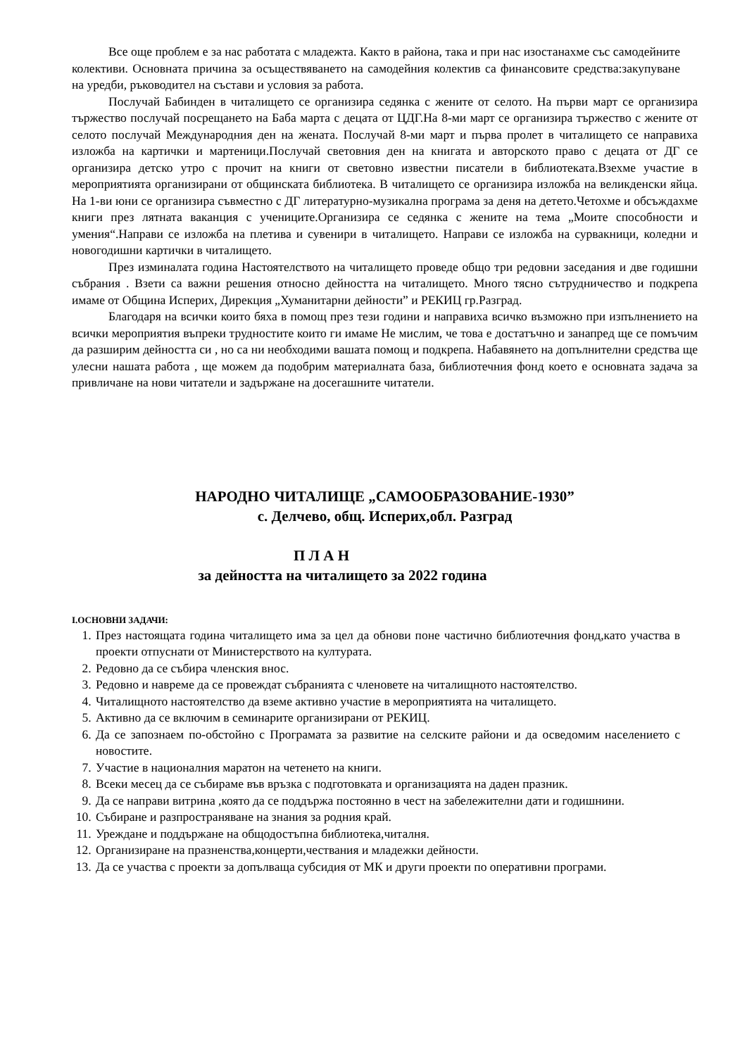Все още проблем е за нас работата с младежта. Както в района, така и при нас изостанахме със самодейните колективи. Основната причина за осъществяването на самодейния колектив са финансовите средства:закупуване на уредби, ръководител на състави и условия за работа.
Послучай Бабинден в читалището се организира седянка с жените от селото. На първи март се организира тържество послучай посрещането на Баба марта с децата от ЦДГ.На 8-ми март се организира тържество с жените от селото послучай Международния ден на жената. Послучай 8-ми март и първа пролет в читалището се направиха изложба на картички и мартеници.Послучай световния ден на книгата и авторското право с децата от ДГ се организира детско утро с прочит на книги от световно известни писатели в библиотеката.Взехме участие в мероприятията организирани от общинската библиотека. В читалището се организира изложба на великденски яйца. На 1-ви юни се организира съвместно с ДГ литературно-музикална програма за деня на детето.Четохме и обсъждахме книги през лятната ваканция с учениците.Организира се седянка с жените на тема „Моите способности и умения“.Направи се изложба на плетива и сувенири в читалището. Направи се изложба на сурвакници, коледни и новогодишни картички в читалището.
През изминалата година Настоятелството на читалището проведе общо три редовни заседания и две годишни събрания . Взети са важни решения относно дейността на читалището. Много тясно сътрудничество и подкрепа имаме от Община Исперих, Дирекция „Хуманитарни дейности” и РЕКИЦ гр.Разград.
Благодаря на всички които бяха в помощ през тези години и направиха всичко възможно при изпълнението на всички мероприятия въпреки трудностите които ги имаме Не мислим, че това е достатъчно и занапред ще се помъчим да разширим дейността си , но са ни необходими вашата помощ и подкрепа. Набавянето на допълнителни средства ще улесни нашата работа , ще можем да подобрим материалната база, библиотечния фонд което е основната задача за привличане на нови читатели и задържане на досегашните читатели.
НАРОДНО ЧИТАЛИЩЕ „САМООБРАЗОВАНИЕ-1930”
с. Делчево, общ. Исперих,обл. Разград
П Л А Н
за дейността на читалището за 2022 година
I.ОСНОВНИ ЗАДАЧИ:
1. През настоящата година читалището има за цел да обнови поне частично библиотечния фонд,като участва в проекти отпуснати от Министерството на културата.
2. Редовно да се събира членския внос.
3. Редовно и навреме да се провеждат събранията с членовете на читалищното настоятелство.
4. Читалищното настоятелство да вземе активно участие в мероприятията на читалището.
5. Активно да се включим в семинарите организирани от РЕКИЦ.
6. Да се запознаем по-обстойно с Програмата за развитие на селските райони и да осведомим населението с новостите.
7. Участие в националния маратон на четенето на книги.
8. Всеки месец да се събираме във връзка с подготовката и организацията на даден празник.
9. Да се направи витрина ,която да се поддържа постоянно в чест на забележителни дати и годишнини.
10. Събиране и разпространяване на знания за родния край.
11. Уреждане и поддържане на общодостъпна библиотека,читалня.
12. Организиране на празненства,концерти,чествания и младежки дейности.
13. Да се участва с проекти за допълваща субсидия от МК и други проекти по оперативни програми.